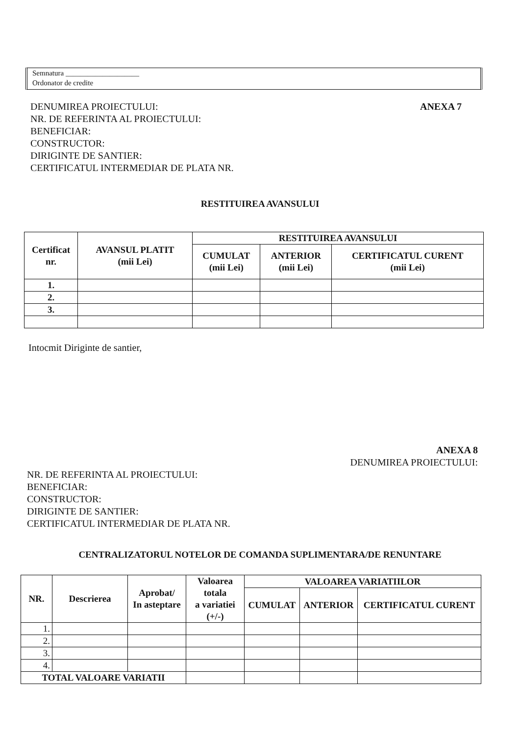Semnatura ____________________
Ordonator de credite
DENUMIREA PROIECTULUI:
NR. DE REFERINTA AL PROIECTULUI:
BENEFICIAR:
CONSTRUCTOR:
DIRIGINTE DE SANTIER:
CERTIFICATUL INTERMEDIAR DE PLATA NR.
ANEXA 7
RESTITUIREA AVANSULUI
| Certificat nr. | AVANSUL PLATIT (mii Lei) | RESTITUIREA AVANSULUI | | |
| --- | --- | --- | --- | --- |
| | | CUMULAT (mii Lei) | ANTERIOR (mii Lei) | CERTIFICATUL CURENT (mii Lei) |
| 1. | | | | |
| 2. | | | | |
| 3. | | | | |
Intocmit Diriginte de santier,
ANEXA 8
DENUMIREA PROIECTULUI:
NR. DE REFERINTA AL PROIECTULUI:
BENEFICIAR:
CONSTRUCTOR:
DIRIGINTE DE SANTIER:
CERTIFICATUL INTERMEDIAR DE PLATA NR.
CENTRALIZATORUL NOTELOR DE COMANDA SUPLIMENTARA/DE RENUNTARE
| NR. | Descrierea | Aprobat/ In asteptare | Valoarea totala a variatiei (+/-) | VALOAREA VARIATIILOR | | |
| --- | --- | --- | --- | --- | --- | --- |
| | | | | CUMULAT | ANTERIOR | CERTIFICATUL CURENT |
| 1. | | | | | | |
| 2. | | | | | | |
| 3. | | | | | | |
| 4. | | | | | | |
| TOTAL VALOARE VARIATII | | | | | | |